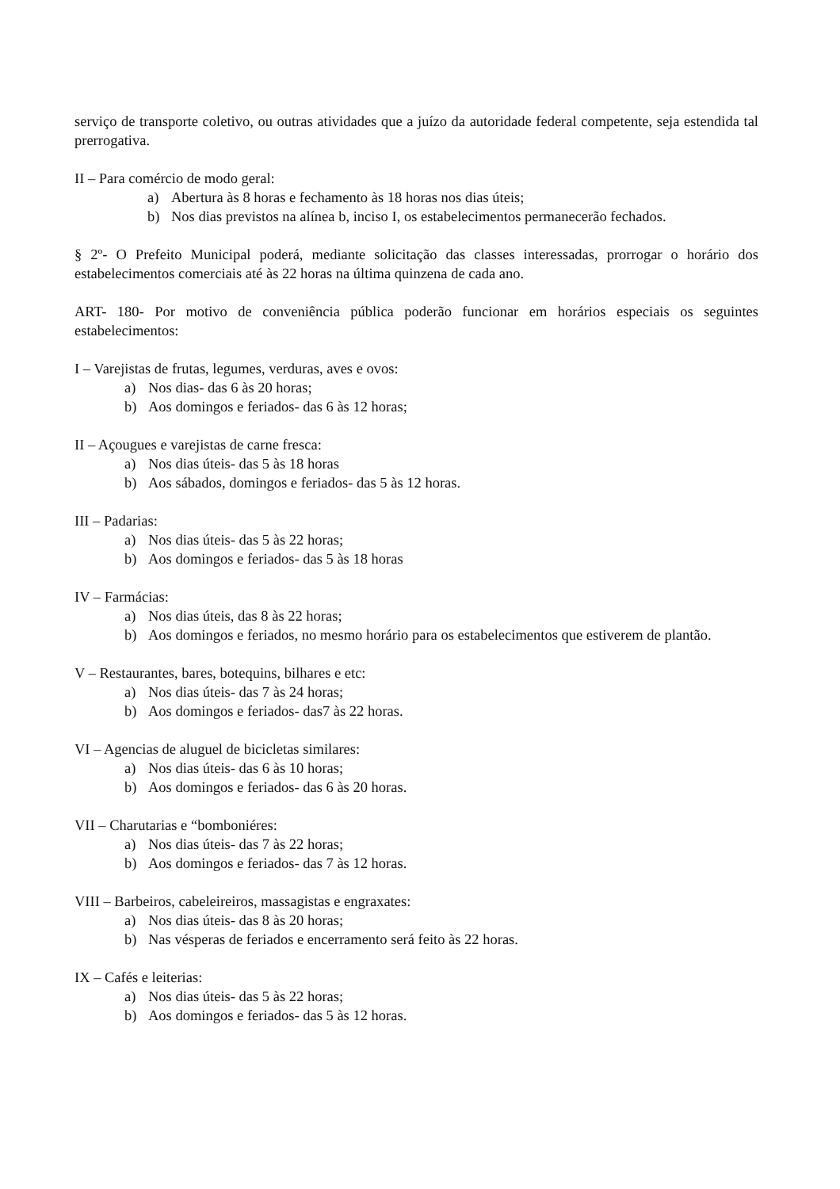serviço de transporte coletivo, ou outras atividades que a juízo da autoridade federal competente, seja estendida tal prerrogativa.
II – Para comércio de modo geral:
a) Abertura às 8 horas e fechamento às 18 horas nos dias úteis;
b) Nos dias previstos na alínea b, inciso I, os estabelecimentos permanecerão fechados.
§ 2º- O Prefeito Municipal poderá, mediante solicitação das classes interessadas, prorrogar o horário dos estabelecimentos comerciais até às 22 horas na última quinzena de cada ano.
ART- 180- Por motivo de conveniência pública poderão funcionar em horários especiais os seguintes estabelecimentos:
I – Varejistas de frutas, legumes, verduras, aves e ovos:
a) Nos dias- das 6 às 20 horas;
b) Aos domingos e feriados- das 6 às 12 horas;
II – Açougues e varejistas de carne fresca:
a) Nos dias úteis- das 5 às 18 horas
b) Aos sábados, domingos e feriados- das 5 às 12 horas.
III – Padarias:
a) Nos dias úteis- das 5 às 22 horas;
b) Aos domingos e feriados- das 5 às 18 horas
IV – Farmácias:
a) Nos dias úteis, das 8 às 22 horas;
b) Aos domingos e feriados, no mesmo horário para os estabelecimentos que estiverem de plantão.
V – Restaurantes, bares, botequins, bilhares e etc:
a) Nos dias úteis- das 7 às 24 horas;
b) Aos domingos e feriados- das7 às 22 horas.
VI – Agencias de aluguel de bicicletas similares:
a) Nos dias úteis- das 6 às 10 horas;
b) Aos domingos e feriados- das 6 às 20 horas.
VII – Charutarias e “bomboniéres:
a) Nos dias úteis- das 7 às 22 horas;
b) Aos domingos e feriados- das 7 às 12 horas.
VIII – Barbeiros, cabeleireiros, massagistas e engraxates:
a) Nos dias úteis- das 8 às 20 horas;
b) Nas vésperas de feriados e encerramento será feito às 22 horas.
IX – Cafés e leiterias:
a) Nos dias úteis- das 5 às 22 horas;
b) Aos domingos e feriados- das 5 às 12 horas.